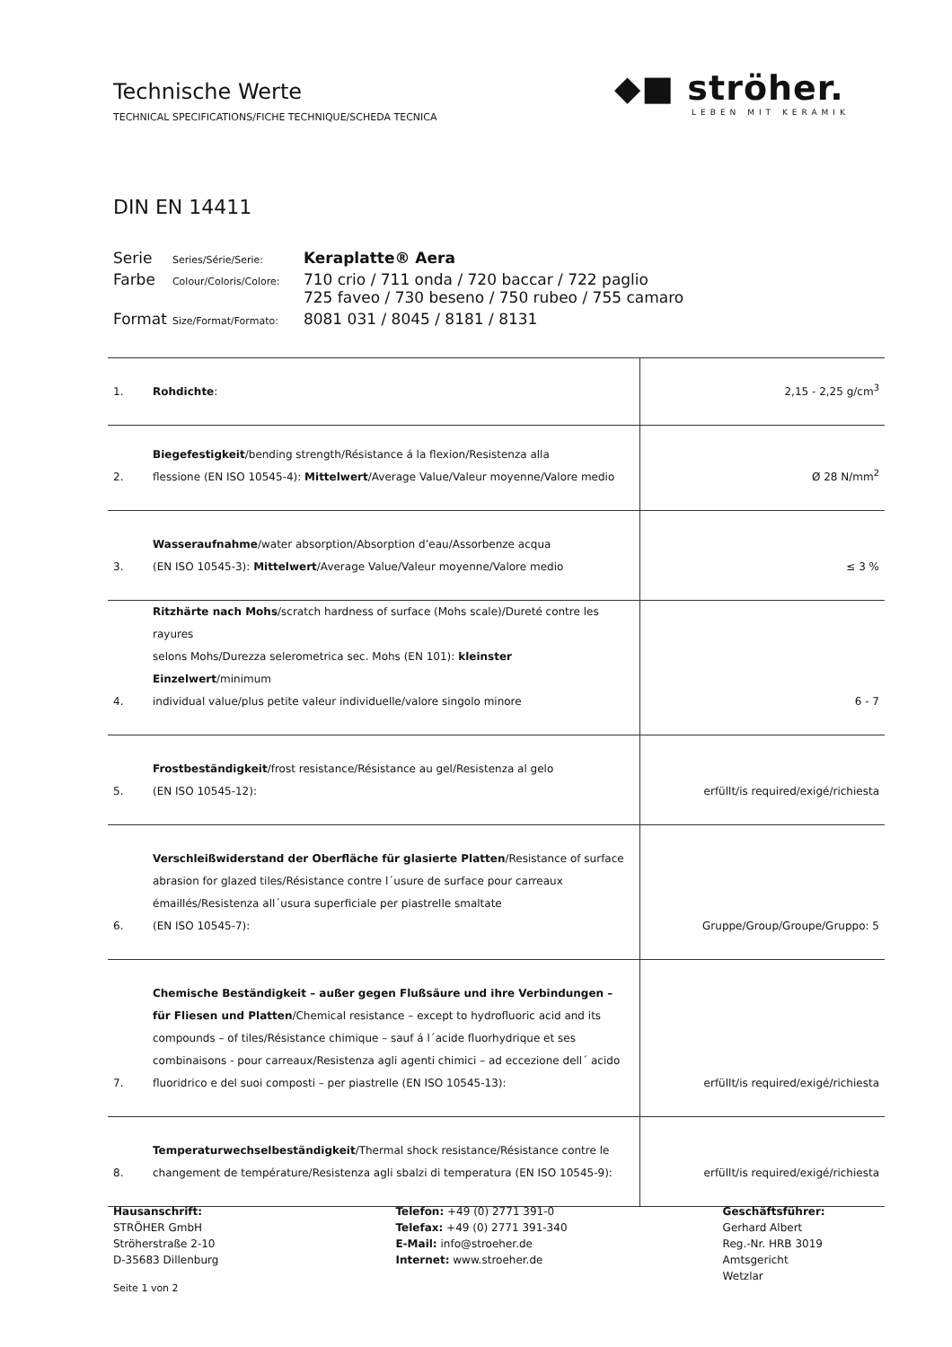Technische Werte
TECHNICAL SPECIFICATIONS/FICHE TECHNIQUE/SCHEDA TECNICA
◆■ ströher.
LEBEN MIT KERAMIK
DIN EN 14411
| Serie | Series/Série/Serie: | Keraplatte® Aera |
| Farbe | Colour/Coloris/Colore: | 710 crio / 711 onda / 720 baccar / 722 paglio 725 faveo / 730 beseno / 750 rubeo / 755 camaro |
| Format | Size/Format/Formato: | 8081 031 / 8045 / 8181 / 8131 |
| 1. | Rohdichte : | 2,15 - 2,25 g/cm<sup>3</sup> |
| 2. | Biegefestigkeit /bending strength/Résistance á la flexion/Resistenza alla flessione (EN ISO 10545-4): Mittelwert /Average Value/Valeur moyenne/Valore medio | Ø 28 N/mm<sup>2</sup> |
| 3. | Wasseraufnahme /water absorption/Absorption d’eau/Assorbenze acqua (EN ISO 10545-3): Mittelwert /Average Value/Valeur moyenne/Valore medio | ≤ 3 % |
| 4. | Ritzhärte nach Mohs /scratch hardness of surface (Mohs scale)/Dureté contre les rayures selons Mohs/Durezza selerometrica sec. Mohs (EN 101): kleinster Einzelwert /minimum individual value/plus petite valeur individuelle/valore singolo minore | 6 - 7 |
| 5. | Frostbeständigkeit /frost resistance/Résistance au gel/Resistenza al gelo (EN ISO 10545-12): | erfüllt/is required/exigé/richiesta |
| 6. | Verschleißwiderstand der Oberfläche für glasierte Platten /Resistance of surface abrasion for glazed tiles/Résistance contre l´usure de surface pour carreaux émaillés/Resistenza all´usura superficiale per piastrelle smaltate (EN ISO 10545-7): | Gruppe/Group/Groupe/Gruppo: 5 |
| 7. | Chemische Beständigkeit – außer gegen Flußsäure und ihre Verbindungen – für Fliesen und Platten /Chemical resistance – except to hydrofluoric acid and its compounds – of tiles/Résistance chimique – sauf á l´acide fluorhydrique et ses combinaisons - pour carreaux/Resistenza agli agenti chimici – ad eccezione dell´ acido fluoridrico e del suoi composti – per piastrelle (EN ISO 10545-13): | erfüllt/is required/exigé/richiesta |
| 8. | Temperaturwechselbeständigkeit /Thermal shock resistance/Résistance contre le changement de température/Resistenza agli sbalzi di temperatura (EN ISO 10545-9): | erfüllt/is required/exigé/richiesta |
Hausanschrift:
STRÖHER GmbH
Ströherstraße 2-10
D-35683 Dillenburg
Telefon: +49 (0) 2771 391-0
Telefax: +49 (0) 2771 391-340
E-Mail: info@stroeher.de
Internet: www.stroeher.de
Geschäftsführer:
Gerhard Albert
Reg.-Nr. HRB 3019
Amtsgericht Wetzlar
Seite 1 von 2